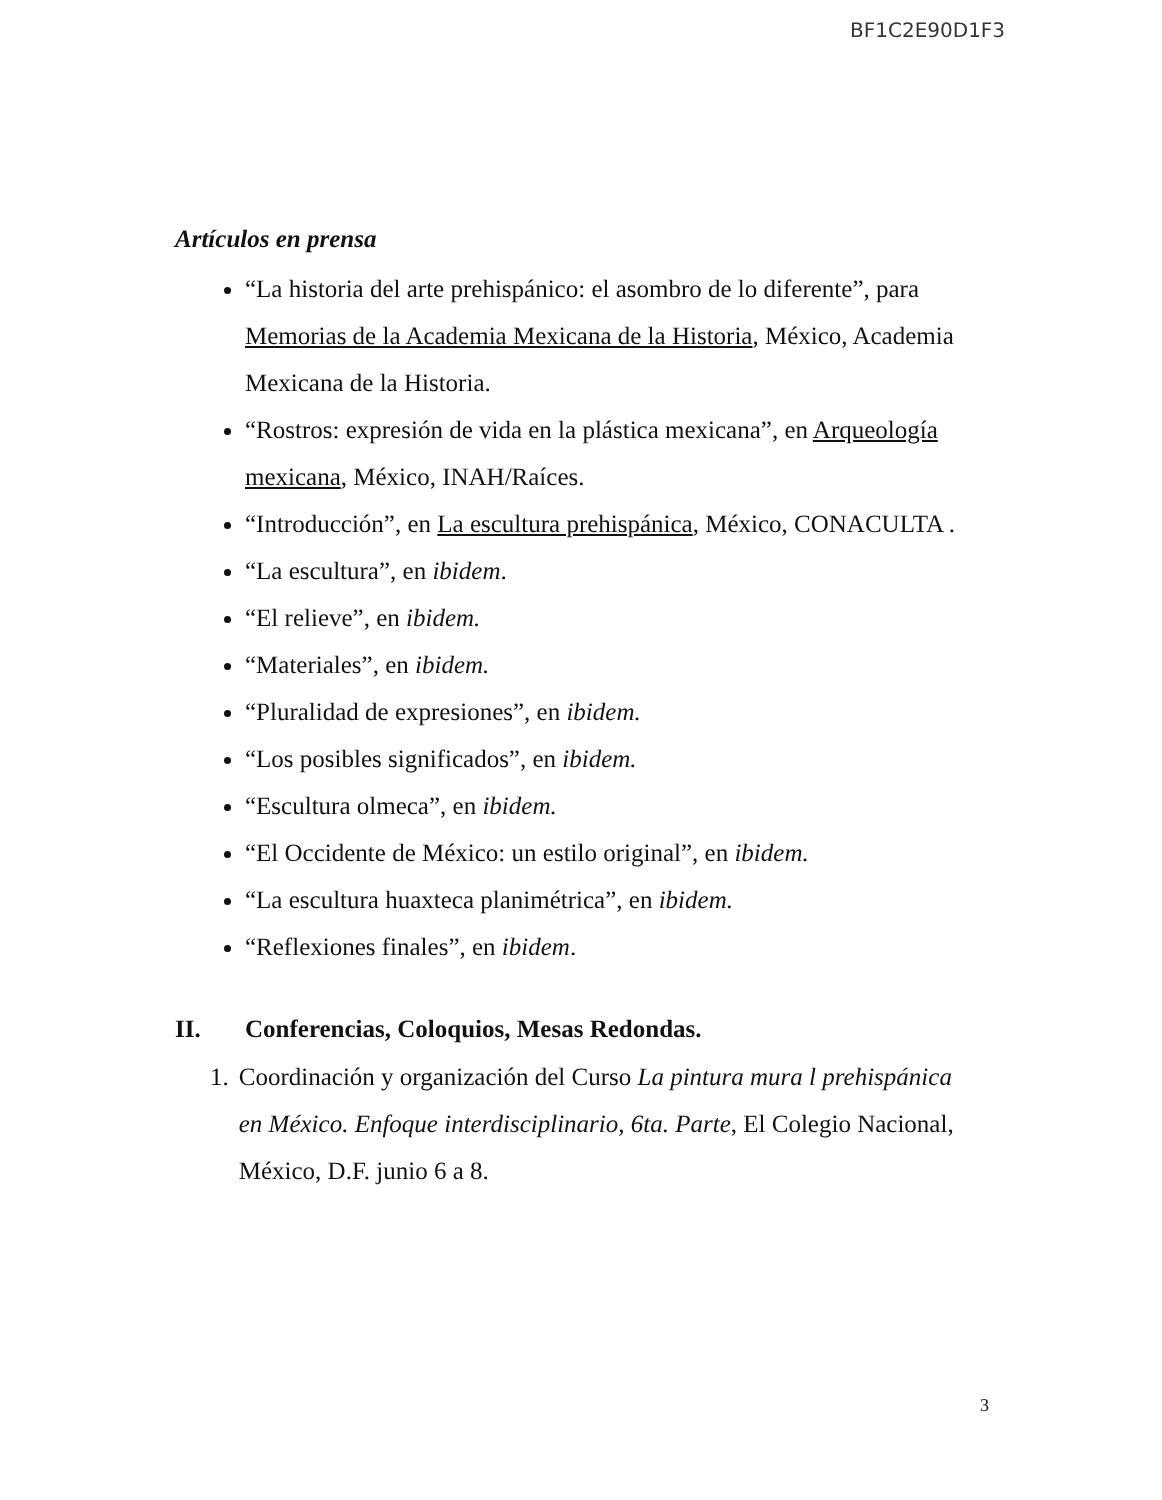BF1C2E90D1F3
Artículos en prensa
“La historia del arte prehispánico: el asombro de lo diferente”, para Memorias de la Academia Mexicana de la Historia, México, Academia Mexicana de la Historia.
“Rostros: expresión de vida en la plástica mexicana”, en Arqueología mexicana, México, INAH/Raíces.
“Introducción”, en La escultura prehispánica, México, CONACULTA .
“La escultura”, en ibidem.
“El relieve”, en ibidem.
“Materiales”, en ibidem.
“Pluralidad de expresiones”, en ibidem.
“Los posibles significados”, en ibidem.
“Escultura olmeca”, en ibidem.
“El Occidente de México: un estilo original”, en ibidem.
“La escultura huaxteca planimétrica”, en ibidem.
“Reflexiones finales”, en ibidem.
II. Conferencias, Coloquios, Mesas Redondas.
1. Coordinación y organización del Curso La pintura mura l prehispánica en México. Enfoque interdisciplinario, 6ta. Parte, El Colegio Nacional, México, D.F. junio 6 a 8.
3